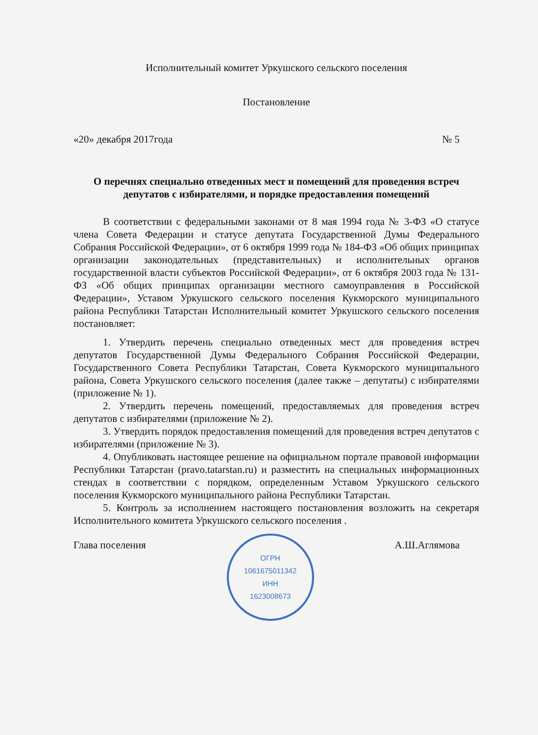Исполнительный комитет Уркушского сельского поселения
Постановление
«20» декабря 2017года № 5
О перечнях специально отведенных мест и помещений для проведения встреч депутатов с избирателями, и порядке предоставления помещений
В соответствии с федеральными законами от 8 мая 1994 года № 3-ФЗ «О статусе члена Совета Федерации и статусе депутата Государственной Думы Федерального Собрания Российской Федерации», от 6 октября 1999 года № 184-ФЗ «Об общих принципах организации законодательных (представительных) и исполнительных органов государственной власти субъектов Российской Федерации», от 6 октября 2003 года № 131-ФЗ «Об общих принципах организации местного самоуправления в Российской Федерации», Уставом Уркушского сельского поселения Кукморского муниципального района Республики Татарстан Исполнительный комитет Уркушского сельского поселения постановляет:
1. Утвердить перечень специально отведенных мест для проведения встреч депутатов Государственной Думы Федерального Собрания Российской Федерации, Государственного Совета Республики Татарстан, Совета Кукморского муниципального района, Совета Уркушского сельского поселения (далее также – депутаты) с избирателями (приложение № 1).
2. Утвердить перечень помещений, предоставляемых для проведения встреч депутатов с избирателями (приложение № 2).
3. Утвердить порядок предоставления помещений для проведения встреч депутатов с избирателями (приложение № 3).
4. Опубликовать настоящее решение на официальном портале правовой информации Республики Татарстан (pravo.tatarstan.ru) и разместить на специальных информационных стендах в соответствии с порядком, определенным Уставом Уркушского сельского поселения Кукморского муниципального района Республики Татарстан.
5. Контроль за исполнением настоящего постановления возложить на секретаря Исполнительного комитета Уркушского сельского поселения .
Глава поселения
ОГРН
1061675011342
ИНН
1623008673
А.Ш.Аглямова